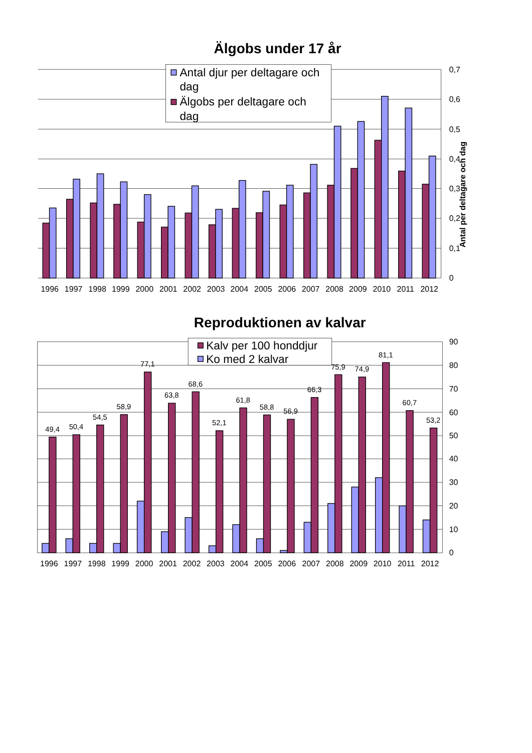Älgobs under 17 år
Antal djur per deltagare och
dag
Älgobs per deltagare och
dag
0,7
0,6
0,5
0,4
0,3
0,2
0,1
0
Antal per deltagare och dag
1996
1997
1998
1999
2000
2001
2002
2003
2004
2005
2006
2007
2008
2009
2010
2011
2012
Reproduktionen av kalvar
Kalv per 100 honddjur
Ko med 2 kalvar
90
80
70
60
50
40
30
20
10
0
49,4
50,4
54,5
58,9
77,1
63,8
68,6
52,1
61,8
58,8
56,9
66,3
75,9
74,9
81,1
60,7
53,2
1996
1997
1998
1999
2000
2001
2002
2003
2004
2005
2006
2007
2008
2009
2010
2011
2012